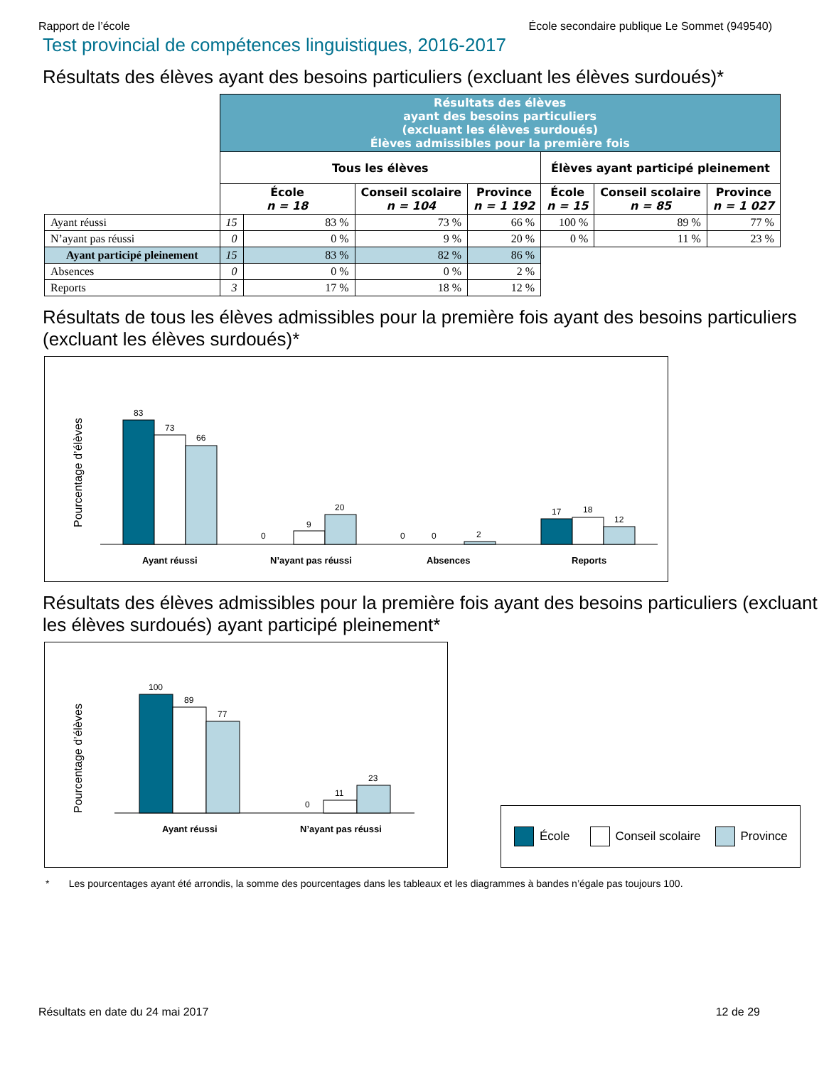Rapport de l’école École secondaire publique Le Sommet (949540)
Test provincial de compétences linguistiques, 2016-2017
Résultats des élèves ayant des besoins particuliers (excluant les élèves surdoués)*
| | Résultats des élèves ayant des besoins particuliers (excluant les élèves surdoués) Élèves admissibles pour la première fois | | | | | | |
| | Tous les élèves | | | | Élèves ayant participé pleinement | | |
| | École n = 18 | | Conseil scolaire n = 104 | Province n = 1 192 | École n = 15 | Conseil scolaire n = 85 | Province n = 1 027 |
| Ayant réussi | 15 | 83 % | 73 % | 66 % | 100 % | 89 % | 77 % |
| N’ayant pas réussi | 0 | 0 % | 9 % | 20 % | 0 % | 11 % | 23 % |
| Ayant participé pleinement | 15 | 83 % | 82 % | 86 % | | | |
| Absences | 0 | 0 % | 0 % | 2 % | | | |
| Reports | 3 | 17 % | 18 % | 12 % | | | |
Résultats de tous les élèves admissibles pour la première fois ayant des besoins particuliers (excluant les élèves surdoués)*
Pourcentage d’élèves
83
73
66
0
9
20
0
0
2
17
18
12
Ayant réussi
N’ayant pas réussi
Absences
Reports
Résultats des élèves admissibles pour la première fois ayant des besoins particuliers (excluant les élèves surdoués) ayant participé pleinement*
Pourcentage d’élèves
100
89
77
0
11
23
Ayant réussi
N’ayant pas réussi
École Conseil scolaire Province
* Les pourcentages ayant été arrondis, la somme des pourcentages dans les tableaux et les diagrammes à bandes n’égale pas toujours 100.
Résultats en date du 24 mai 2017 12 de 29